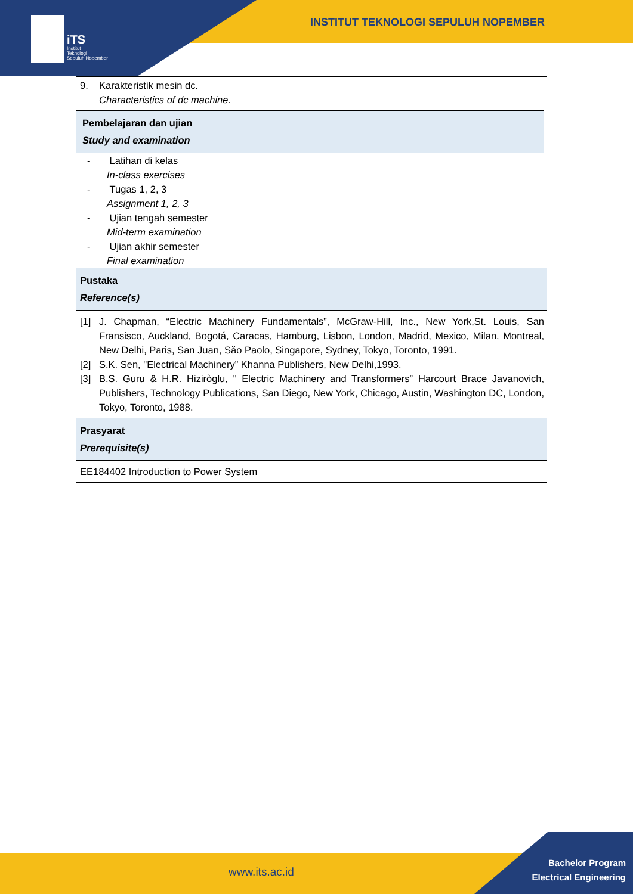iTS
Institut
Teknologi
Sepuluh Nopember
INSTITUT TEKNOLOGI SEPULUH NOPEMBER
9. Karakteristik mesin dc.
Characteristics of dc machine.
Pembelajaran dan ujian
Study and examination
- Latihan di kelas
In-class exercises
- Tugas 1, 2, 3
Assignment 1, 2, 3
- Ujian tengah semester
Mid-term examination
- Ujian akhir semester
Final examination
Pustaka
Reference(s)
[1] J. Chapman, “Electric Machinery Fundamentals”, McGraw-Hill, Inc., New York,St. Louis, San Fransisco, Auckland, Bogotá, Caracas, Hamburg, Lisbon, London, Madrid, Mexico, Milan, Montreal, New Delhi, Paris, San Juan, Săo Paolo, Singapore, Sydney, Tokyo, Toronto, 1991.
[2] S.K. Sen, "Electrical Machinery” Khanna Publishers, New Delhi,1993.
[3] B.S. Guru & H.R. Hiziròglu, " Electric Machinery and Transformers” Harcourt Brace Javanovich, Publishers, Technology Publications, San Diego, New York, Chicago, Austin, Washington DC, London, Tokyo, Toronto, 1988.
Prasyarat
Prerequisite(s)
EE184402 Introduction to Power System
www.its.ac.id
Bachelor Program
Electrical Engineering